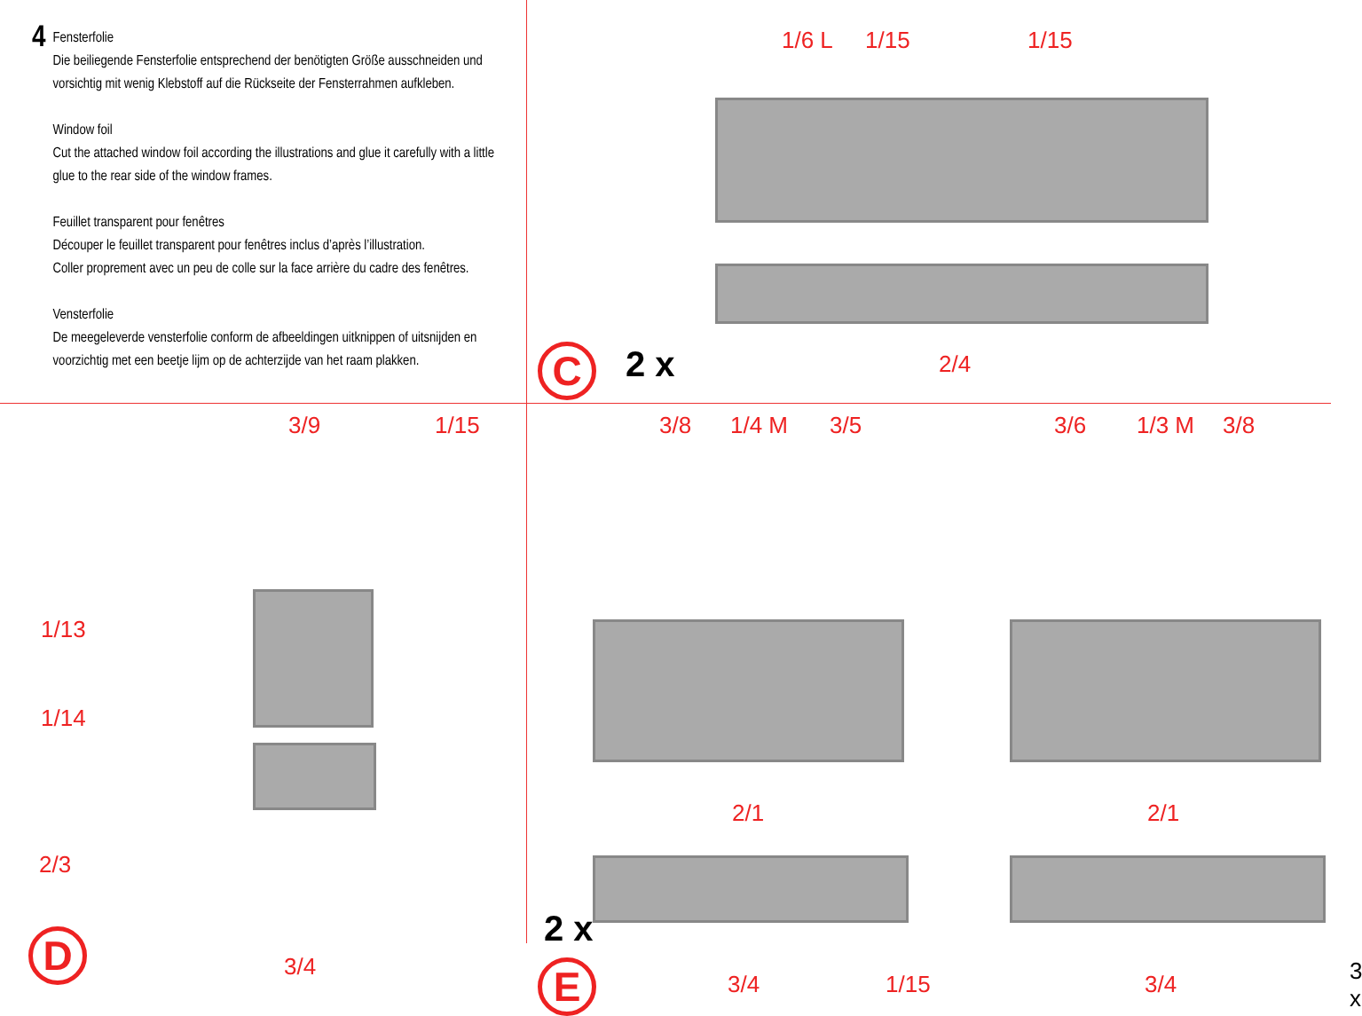4
Fensterfolie
Die beiliegende Fensterfolie entsprechend der benötigten Größe ausschneiden und vorsichtig mit wenig Klebstoff auf die Rückseite der Fensterrahmen aufkleben.
Window foil
Cut the attached window foil according the illustrations and glue it carefully with a little glue to the rear side of the window frames.
Feuillet transparent pour fenêtres
Découper le feuillet transparent pour fenêtres inclus d’après l’illustration.
Coller proprement avec un peu de colle sur la face arrière du cadre des fenêtres.
Vensterfolie
De meegeleverde vensterfolie conform de afbeeldingen uitknippen of uitsnijden en voorzichtig met een beetje lijm op de achterzijde van het raam plakken.
1/6 L 1/15 1/15
2/4
C 2 x
3/9 1/15
1/13
1/14
2/3
3/4
D
3/8 1/4 M 3/5 3/6 1/3 M 3/8
2/1 2/1
2 x
E 3/4 1/15 3/4 3 x